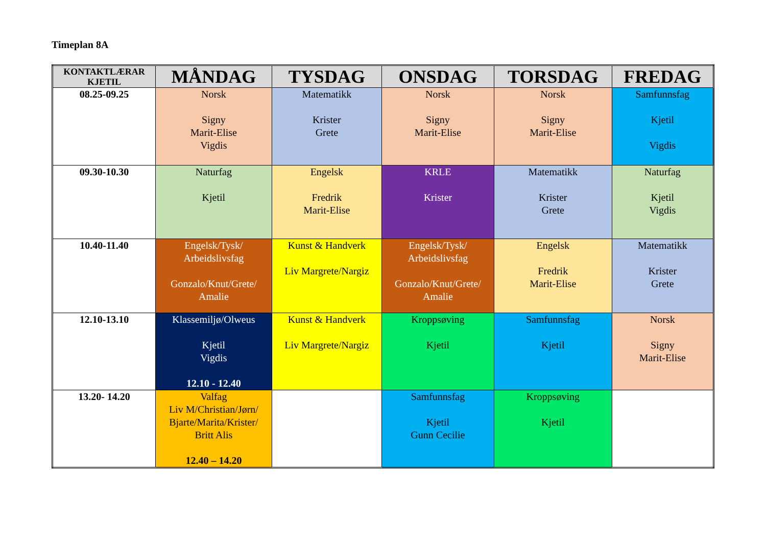Timeplan 8A
| KONTAKTLÆRAR KJETIL | MÅNDAG | TYSDAG | ONSDAG | TORSDAG | FREDAG |
| --- | --- | --- | --- | --- | --- |
| 08.25-09.25 | Norsk Signy Marit-Elise Vigdis | Matematikk Krister Grete | Norsk Signy Marit-Elise | Norsk Signy Marit-Elise | Samfunnsfag Kjetil Vigdis |
| 09.30-10.30 | Naturfag Kjetil | Engelsk Fredrik Marit-Elise | KRLE Krister | Matematikk Krister Grete | Naturfag Kjetil Vigdis |
| 10.40-11.40 | Engelsk/Tysk/ Arbeidslivsfag Gonzalo/Knut/Grete/ Amalie | Kunst & Handverk Liv Margrete/Nargiz | Engelsk/Tysk/ Arbeidslivsfag Gonzalo/Knut/Grete/ Amalie | Engelsk Fredrik Marit-Elise | Matematikk Krister Grete |
| 12.10-13.10 | Klassemiljø/Olweus Kjetil Vigdis 12.10 - 12.40 | Kunst & Handverk Liv Margrete/Nargiz | Kroppsøving Kjetil | Samfunnsfag Kjetil | Norsk Signy Marit-Elise |
| 13.20- 14.20 | Valfag Liv M/Christian/Jørn/ Bjarte/Marita/Krister/ Britt Alis 12.40 – 14.20 | | Samfunnsfag Kjetil Gunn Cecilie | Kroppsøving Kjetil | |